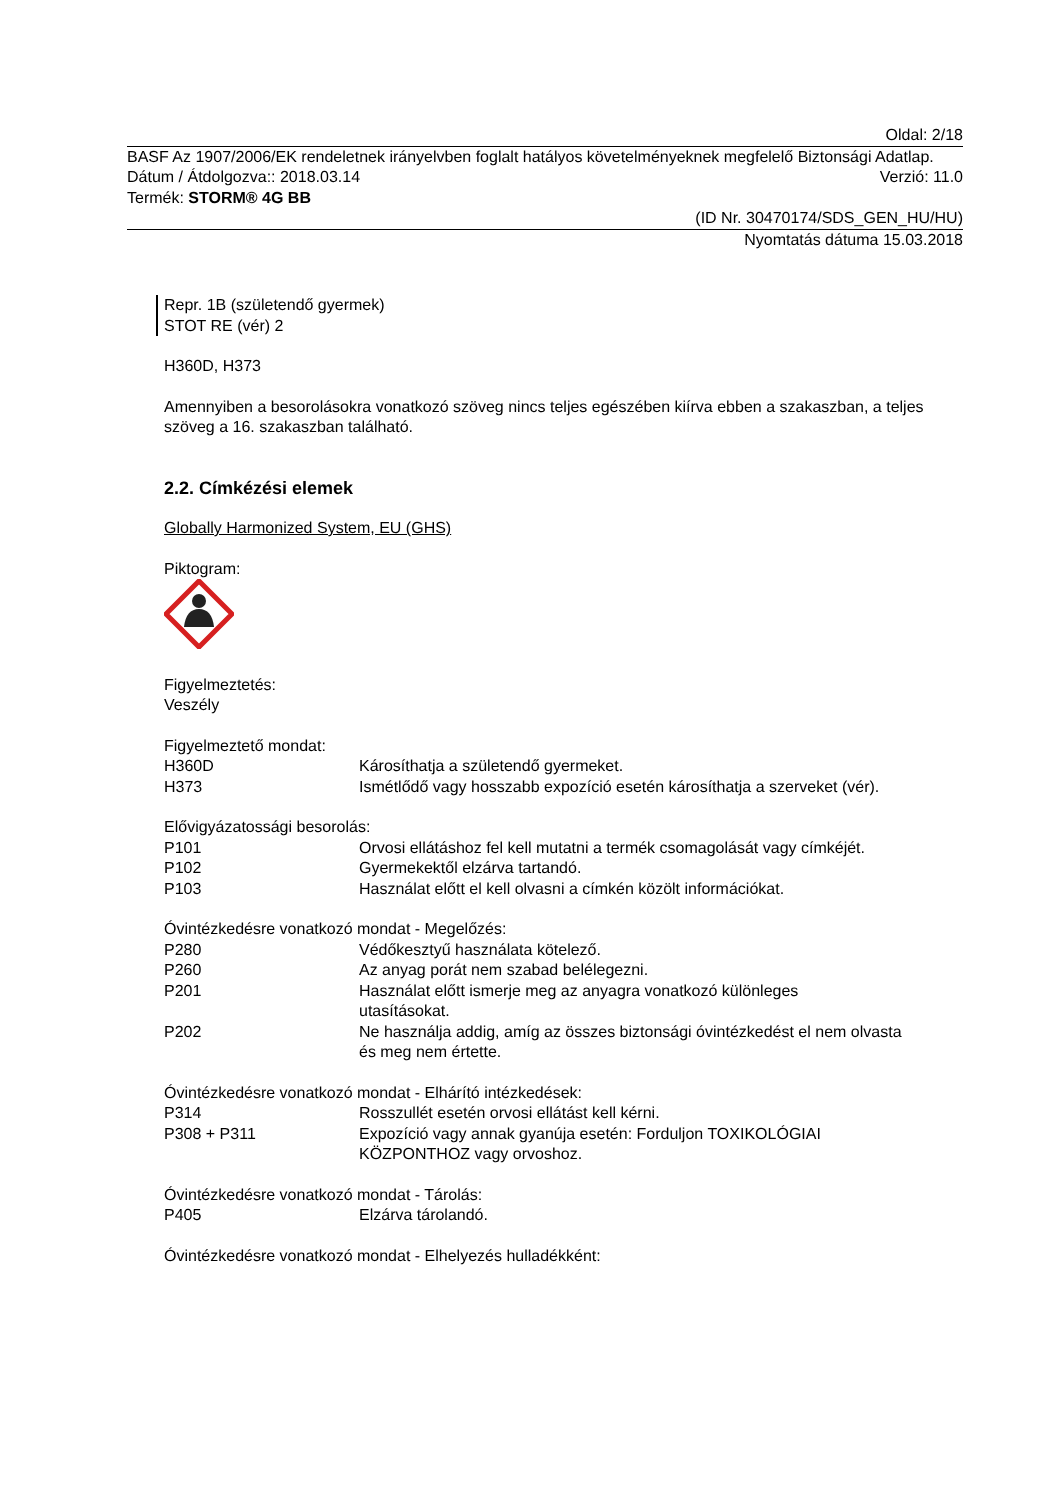Oldal: 2/18
BASF Az 1907/2006/EK rendeletnek irányelvben foglalt hatályos követelményeknek megfelelő Biztonsági Adatlap.
Dátum / Átdolgozva:: 2018.03.14 Verzió: 11.0
Termék: STORM® 4G BB
(ID Nr. 30470174/SDS_GEN_HU/HU)
Nyomtatás dátuma 15.03.2018
Repr. 1B (születendő gyermek)
STOT RE (vér) 2
H360D, H373
Amennyiben a besorolásokra vonatkozó szöveg nincs teljes egészében kiírva ebben a szakaszban, a teljes szöveg a 16. szakaszban található.
2.2. Címkézési elemek
Globally Harmonized System, EU (GHS)
Piktogram:
Figyelmeztetés:
Veszély
Figyelmeztető mondat:
H360D Károsíthatja a születendő gyermeket.
H373 Ismétlődő vagy hosszabb expozíció esetén károsíthatja a szerveket (vér).
Elővigyázatossági besorolás:
P101 Orvosi ellátáshoz fel kell mutatni a termék csomagolását vagy címkéjét.
P102 Gyermekektől elzárva tartandó.
P103 Használat előtt el kell olvasni a címkén közölt információkat.
Óvintézkedésre vonatkozó mondat - Megelőzés:
P280 Védőkesztyű használata kötelező.
P260 Az anyag porát nem szabad belélegezni.
P201 Használat előtt ismerje meg az anyagra vonatkozó különleges utasításokat.
P202 Ne használja addig, amíg az összes biztonsági óvintézkedést el nem olvasta és meg nem értette.
Óvintézkedésre vonatkozó mondat - Elhárító intézkedések:
P314 Rosszullét esetén orvosi ellátást kell kérni.
P308 + P311 Expozíció vagy annak gyanúja esetén: Forduljon TOXIKOLÓGIAI KÖZPONTHOZ vagy orvoshoz.
Óvintézkedésre vonatkozó mondat - Tárolás:
P405 Elzárva tárolandó.
Óvintézkedésre vonatkozó mondat - Elhelyezés hulladékként: